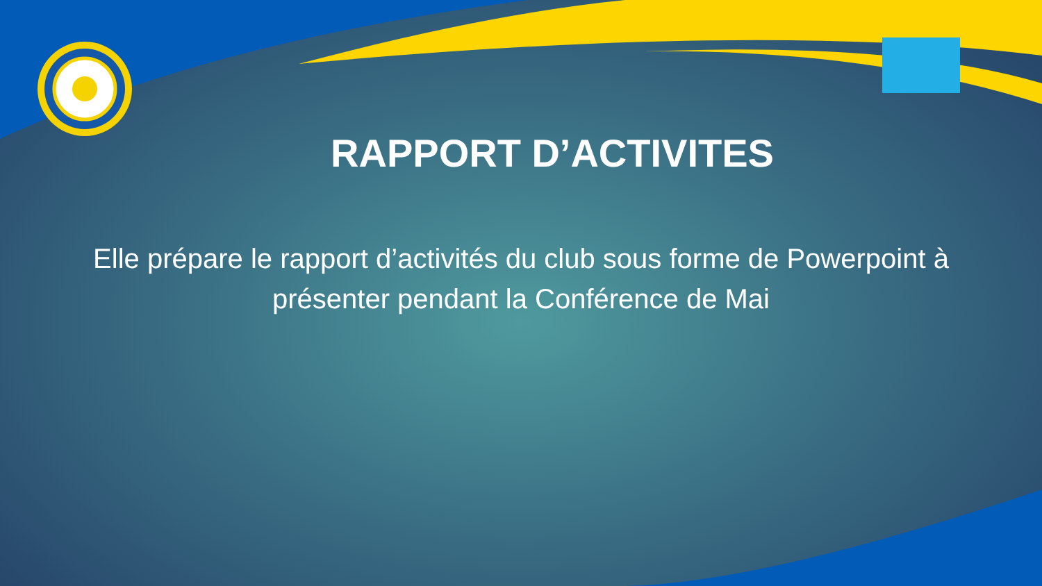RAPPORT D’ACTIVITES
Elle prépare le rapport d’activités du club sous forme de Powerpoint à présenter pendant la Conférence de Mai